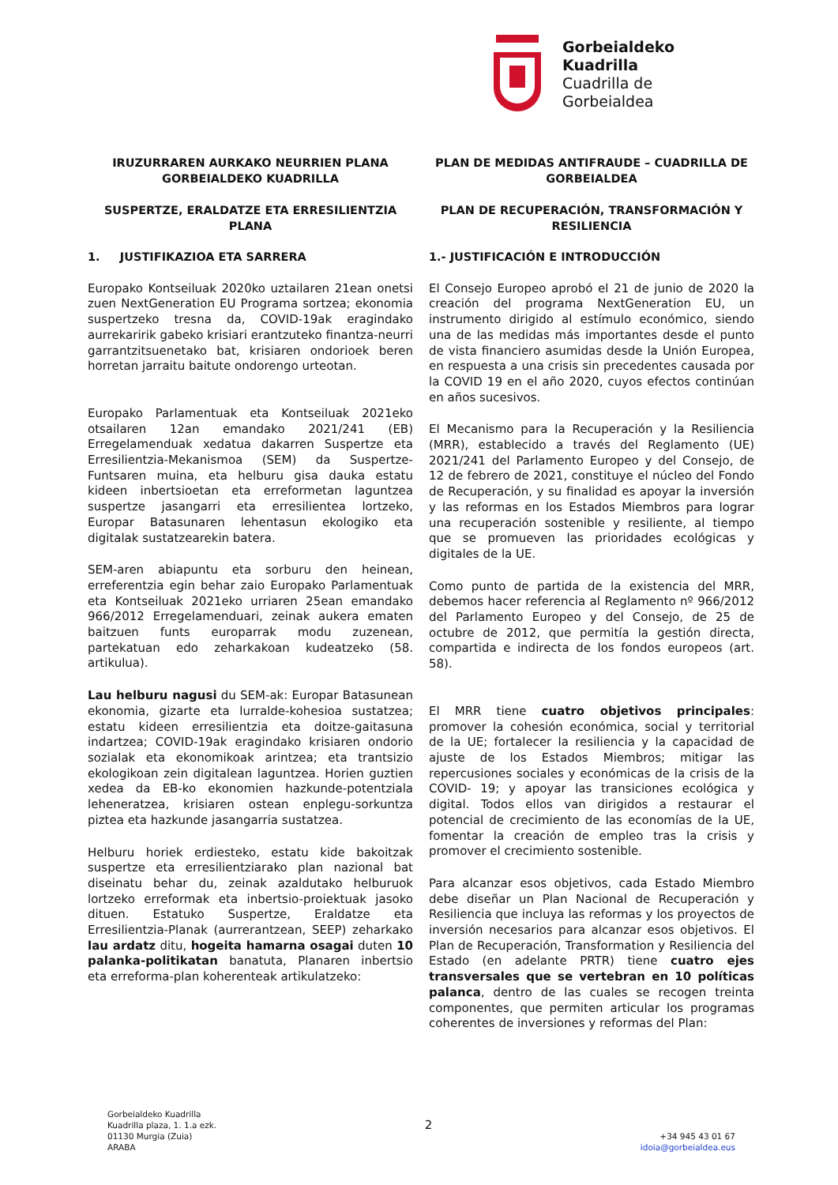Gorbeialdeko
Kuadrilla
Cuadrilla de
Gorbeialdea
IRUZURRAREN AURKAKO NEURRIEN PLANA GORBEIALDEKO KUADRILLA
SUSPERTZE, ERALDATZE ETA ERRESILIENTZIA PLANA
1. JUSTIFIKAZIOA ETA SARRERA
Europako Kontseiluak 2020ko uztailaren 21ean onetsi zuen NextGeneration EU Programa sortzea; ekonomia suspertzeko tresna da, COVID-19ak eragindako aurrekaririk gabeko krisiari erantzuteko finantza-neurri garrantzitsuenetako bat, krisiaren ondorioek beren horretan jarraitu baitute ondorengo urteotan.
Europako Parlamentuak eta Kontseiluak 2021eko otsailaren 12an emandako 2021/241 (EB) Erregelamenduak xedatua dakarren Suspertze eta Erresilientzia-Mekanismoa (SEM) da Suspertze-Funtsaren muina, eta helburu gisa dauka estatu kideen inbertsioetan eta erreformetan laguntzea suspertze jasangarri eta erresilientea lortzeko, Europar Batasunaren lehentasun ekologiko eta digitalak sustatzearekin batera.
SEM-aren abiapuntu eta sorburu den heinean, erreferentzia egin behar zaio Europako Parlamentuak eta Kontseiluak 2021eko urriaren 25ean emandako 966/2012 Erregelamenduari, zeinak aukera ematen baitzuen funts europarrak modu zuzenean, partekatuan edo zeharkakoan kudeatzeko (58. artikulua).
Lau helburu nagusi du SEM-ak: Europar Batasunean ekonomia, gizarte eta lurralde-kohesioa sustatzea; estatu kideen erresilientzia eta doitze-gaitasuna indartzea; COVID-19ak eragindako krisiaren ondorio sozialak eta ekonomikoak arintzea; eta trantsizio ekologikoan zein digitalean laguntzea. Horien guztien xedea da EB-ko ekonomien hazkunde-potentziala leheneratzea, krisiaren ostean enplegu-sorkuntza piztea eta hazkunde jasangarria sustatzea.
Helburu horiek erdiesteko, estatu kide bakoitzak suspertze eta erresilientziarako plan nazional bat diseinatu behar du, zeinak azaldutako helburuok lortzeko erreformak eta inbertsio-proiektuak jasoko dituen. Estatuko Suspertze, Eraldatze eta Erresilientzia-Planak (aurrerantzean, SEEP) zeharkako lau ardatz ditu, hogeita hamarna osagai duten 10 palanka-politikatan banatuta, Planaren inbertsio eta erreforma-plan koherenteak artikulatzeko:
PLAN DE MEDIDAS ANTIFRAUDE – CUADRILLA DE GORBEIALDEA
PLAN DE RECUPERACIÓN, TRANSFORMACIÓN Y RESILIENCIA
1.- JUSTIFICACIÓN E INTRODUCCIÓN
El Consejo Europeo aprobó el 21 de junio de 2020 la creación del programa NextGeneration EU, un instrumento dirigido al estímulo económico, siendo una de las medidas más importantes desde el punto de vista financiero asumidas desde la Unión Europea, en respuesta a una crisis sin precedentes causada por la COVID 19 en el año 2020, cuyos efectos continúan en años sucesivos.
El Mecanismo para la Recuperación y la Resiliencia (MRR), establecido a través del Reglamento (UE) 2021/241 del Parlamento Europeo y del Consejo, de 12 de febrero de 2021, constituye el núcleo del Fondo de Recuperación, y su finalidad es apoyar la inversión y las reformas en los Estados Miembros para lograr una recuperación sostenible y resiliente, al tiempo que se promueven las prioridades ecológicas y digitales de la UE.
Como punto de partida de la existencia del MRR, debemos hacer referencia al Reglamento nº 966/2012 del Parlamento Europeo y del Consejo, de 25 de octubre de 2012, que permitía la gestión directa, compartida e indirecta de los fondos europeos (art. 58).
El MRR tiene cuatro objetivos principales: promover la cohesión económica, social y territorial de la UE; fortalecer la resiliencia y la capacidad de ajuste de los Estados Miembros; mitigar las repercusiones sociales y económicas de la crisis de la COVID- 19; y apoyar las transiciones ecológica y digital. Todos ellos van dirigidos a restaurar el potencial de crecimiento de las economías de la UE, fomentar la creación de empleo tras la crisis y promover el crecimiento sostenible.
Para alcanzar esos objetivos, cada Estado Miembro debe diseñar un Plan Nacional de Recuperación y Resiliencia que incluya las reformas y los proyectos de inversión necesarios para alcanzar esos objetivos. El Plan de Recuperación, Transformation y Resiliencia del Estado (en adelante PRTR) tiene cuatro ejes transversales que se vertebran en 10 políticas palanca, dentro de las cuales se recogen treinta componentes, que permiten articular los programas coherentes de inversiones y reformas del Plan:
Gorbeialdeko Kuadrilla
Kuadrilla plaza, 1. 1.a ezk.
01130 Murgia (Zuia)
ARABA
2
+34 945 43 01 67
idoia@gorbeialdea.eus